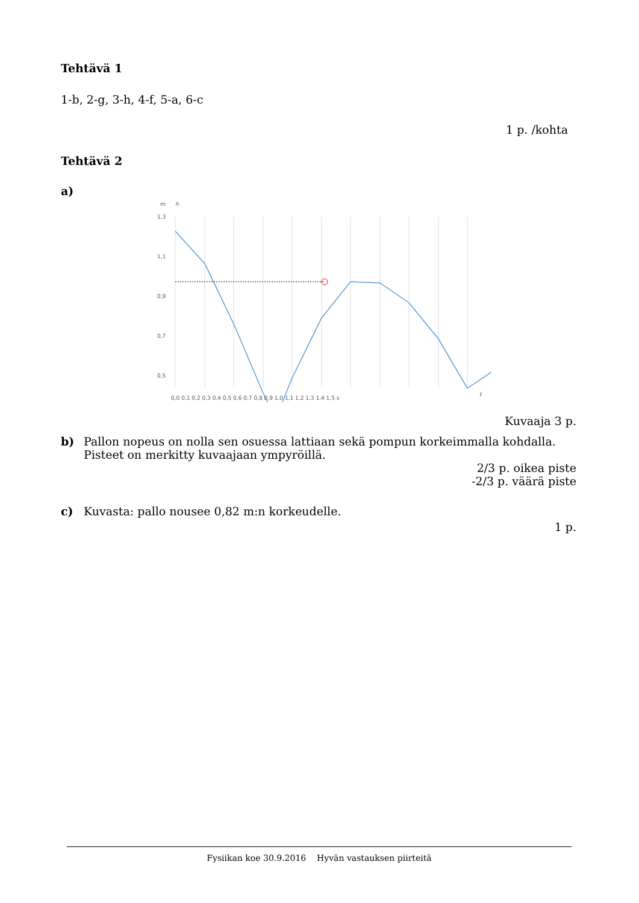Tehtävä 1
1-b, 2-g, 3-h, 4-f, 5-a, 6-c
1 p. /kohta
Tehtävä 2
a)
m
h
1,3
1,1
0,9
0,7
0,5
t
0,0 0,1 0,2 0,3 0,4 0,5 0,6 0,7 0,8 0,9 1,0 1,1 1,2 1,3 1,4 1,5 s
Kuvaaja 3 p.
b) Pallon nopeus on nolla sen osuessa lattiaan sekä pompun korkeimmalla kohdalla. Pisteet on merkitty kuvaajaan ympyröillä.
2/3 p. oikea piste
-2/3 p. väärä piste
c) Kuvasta: pallo nousee 0,82 m:n korkeudelle.
1 p.
Fysiikan koe 30.9.2016 Hyvän vastauksen piirteitä